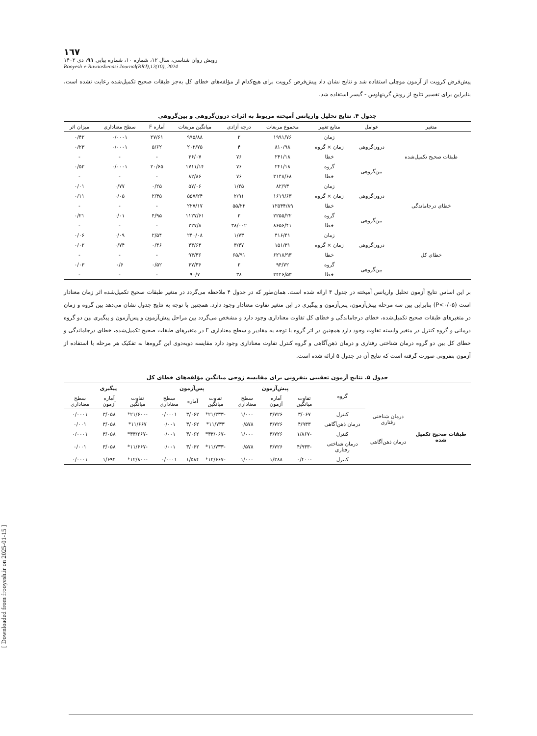[ Downloaded from frooyesh.ir on 2025-01-15 ]
١٦٧
رویش روان شناسی، سال ۱۲، شماره ۱۰، شماره پیاپی ۹۱، دی ۱۴۰۲
Rooyesh-e-Ravanshenasi Journal(RRJ),12(10), 2024
پیش‌فرض کرویت از آزمون موچلی استفاده شد و نتایج نشان داد پیش‌فرض کرویت برای هیچ‌کدام از مؤلفه‌های خطای کل به‌جز طبقات صحیح تکمیل‌شده رعایت نشده است، بنابراین برای تفسیر نتایج از روش گرینهاوس - گیسر استفاده شد.
جدول ۴. نتایج تحلیل واریانس آمیخته مربوط به اثرات درون‌گروهی و بین‌گروهی
| متغیر | عوامل | منابع تغییر | مجموع مربعات | درجه آزادی | میانگین مربعات | آماره F | سطح معناداری | میزان اثر |
| --- | --- | --- | --- | --- | --- | --- | --- | --- |
| طبقات صحیح تکمیل‌شده | درون‌گروهی | زمان | ۱۹۹۱/۷۶ | ۲ | ۹۹۵/۸۸ | ۲۷/۶۱ | ۰/۰۰۰۱ | ۰/۴۲ |
| | | زمان × گروه | ۸۱۰/۹۸ | ۴ | ۲۰۲/۷۵ | ۵/۶۲ | ۰/۰۰۰۱ | ۰/۲۳ |
| | | خطا | ۲۴۱/۱۸ | ۷۶ | ۳۶/۰۷ | - | - | - |
| | بین‌گروهی | گروه | ۲۴۱/۱۸ | ۷۶ | ۱۷۱۱/۱۴ | ۲۰/۶۵ | ۰/۰۰۰۱ | ۰/۵۲ |
| | | خطا | ۳۱۴۸/۶۸ | ۷۶ | ۸۲/۸۶ | - | - | - |
| خطای درجاماندگی | درون‌گروهی | زمان | ۸۲/۹۳ | ۱/۴۵ | ۵۷/۰۶ | ۰/۲۵ | ۰/۷۷ | ۰/۰۱ |
| | | زمان × گروه | ۱۶۱۹/۶۳ | ۲/۹۱ | ۵۵۷/۲۴ | ۲/۴۵ | ۰/۰۵ | ۰/۱۱ |
| | | خطا | ۱۲۵۴۴/۸۹ | ۵۵/۲۲ | ۲۲۷/۱۷ | - | - | - |
| | بین‌گروهی | گروه | ۲۲۵۵/۲۲ | ۲ | ۱۱۲۷/۶۱ | ۴/۹۵ | ۰/۰۱ | ۰/۲۱ |
| | | خطا | ۸۶۵۶/۴۱ | ۳۸/۰۰۲ | ۲۲۷/۸ | - | - | - |
| خطای کل | درون‌گروهی | زمان | ۴۱۶/۴۱ | ۱/۷۳ | ۲۴۰/۰۸ | ۲/۵۴ | ۰/۰۹ | ۰/۰۶ |
| | | زمان × گروه | ۱۵۱/۳۱ | ۳/۴۷ | ۴۳/۶۳ | ۰/۴۶ | ۰/۷۴ | ۰/۰۲ |
| | | خطا | ۶۲۱۸/۹۳ | ۶۵/۹۱ | ۹۴/۳۶ | - | - | - |
| | بین‌گروهی | گروه | ۹۴/۷۲ | ۲ | ۴۷/۳۶ | ۰/۵۲ | ۰/۶ | ۰/۰۳ |
| | | خطا | ۳۴۴۶/۵۳ | ۳۸ | ۹۰/۷ | - | - | - |
بر این اساس نتایج آزمون تحلیل واریانس آمیخته در جدول ۴ ارائه شده است. همان‌طور که در جدول ۴ ملاحظه می‌گردد در متغیر طبقات صحیح تکمیل‌شده اثر زمان معنادار است (P<۰/۰۵) بنابراین بین سه مرحله پیش‌آزمون، پس‌آزمون و پیگیری در این متغیر تفاوت معنادار وجود دارد. همچنین با توجه به نتایج جدول نشان می‌دهد بین گروه و زمان در متغیرهای طبقات صحیح تکمیل‌شده، خطای درجاماندگی و خطای کل تفاوت معناداری وجود دارد و مشخص می‌گردد بین مراحل پیش‌آزمون و پس‌آزمون و پیگیری بین دو گروه درمانی و گروه کنترل در متغیر وابسته تفاوت وجود دارد همچنین در اثر گروه با توجه به مقادیر و سطح معناداری F در متغیرهای طبقات صحیح تکمیل‌شده، خطای درجاماندگی و خطای کل بین دو گروه درمان شناختی رفتاری و درمان ذهن‌آگاهی و گروه کنترل تفاوت معناداری وجود دارد مقایسه دوبه‌دوی این گروه‌ها به تفکیک هر مرحله با استفاده از آزمون بنفرونی صورت گرفته است که نتایج آن در جدول ۵ ارائه شده است.
جدول ۵. نتایج آزمون تعقیبی بنفرونی برای مقایسه زوجی میانگین مؤلفه‌های خطای کل
| | | گروه | پیش‌آزمون | | | پس‌آزمون | | | پیگیری | | |
| | | | تفاوت میانگین | آماره آزمون | سطح معناداری | تفاوت میانگین | آماره | سطح معناداری | تفاوت میانگین | آماره آزمون | سطح معناداری |
| طبقات صحیح تکمیل شده | درمان شناختی رفتاری | کنترل | ۳/۰۶۷ | ۳/۷۲۶ | ۱/۰۰۰ | -۲۱/۳۳۳* | ۳/۰۶۲ | ۰/۰۰۰۱ | -۲۱/۶۰۰* | ۳/۰۵۸ | ۰/۰۰۰۱ |
| | | درمان ذهن‌آگاهی | ۴/۹۳۳ | ۳/۷۲۶ | ۰/۵۷۸ | ۱۱/۷۳۳* | ۳/۰۶۲ | ۰/۰۰۱ | ۱۱/۶۶۷* | ۳/۰۵۸ | ۰/۰۰۱ |
| | درمان ذهن‌آگاهی | کنترل | -۱/۸۶۷ | ۳/۷۲۶ | ۱/۰۰۰ | -۳۳/۰۶۷* | ۳/۰۶۲ | ۰/۰۰۱ | -۳۳/۲۶۷* | ۳/۰۵۸ | ۰/۰۰۰۱ |
| | | درمان شناختی رفتاری | -۴/۹۳۳ | ۳/۷۲۶ | ۰/۵۷۸ | -۱۱/۷۳۳* | ۳/۰۶۲ | ۰/۰۰۱ | -۱۱/۶۶۷* | ۳/۰۵۸ | ۰/۰۰۱ |
| | | کنترل | -۰/۴۰۰ | ۱/۳۸۸ | ۱/۰۰۰ | -۱۲/۶۶۷* | ۱/۵۸۴ | ۰/۰۰۰۱ | -۱۲/۸۰۰* | ۱/۶۹۴ | ۰/۰۰۰۱ |